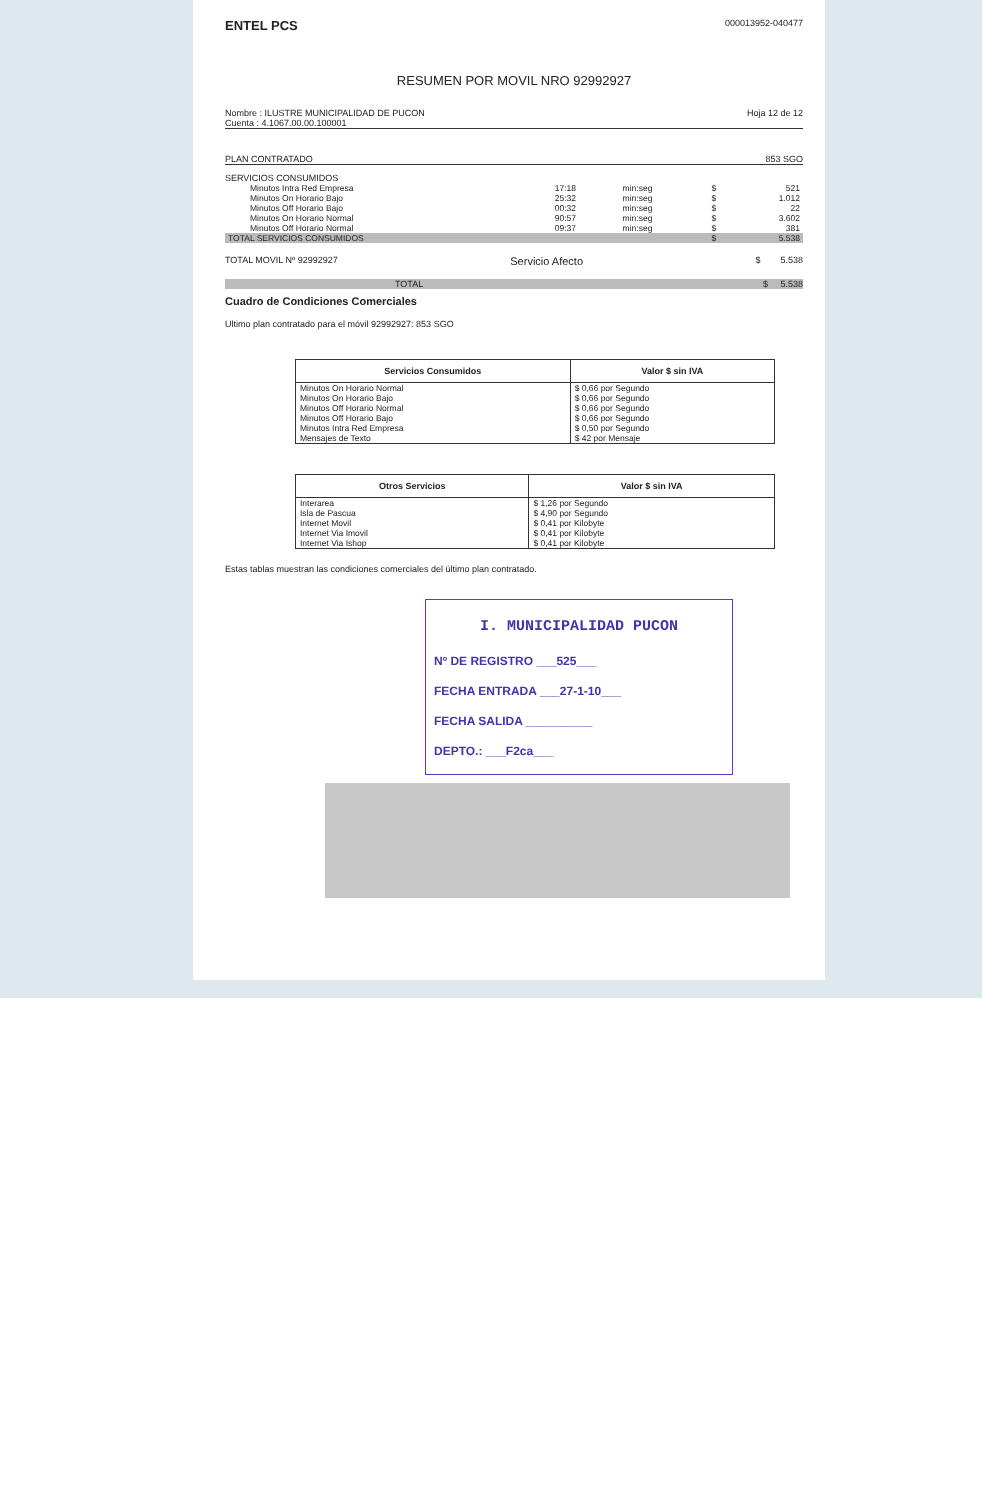ENTEL PCS 000013952-040477
RESUMEN POR MOVIL NRO 92992927
Nombre : ILUSTRE MUNICIPALIDAD DE PUCON
Cuenta : 4.1067.00.00.100001
Hoja 12 de 12
PLAN CONTRATADO 853 SGO
SERVICIOS CONSUMIDOS
| Minutos Intra Red Empresa | 17:18 | min:seg | $ | 521 |
| Minutos On Horario Bajo | 25:32 | min:seg | $ | 1.012 |
| Minutos Off Horario Bajo | 00:32 | min:seg | $ | 22 |
| Minutos On Horario Normal | 90:57 | min:seg | $ | 3.602 |
| Minutos Off Horario Normal | 09:37 | min:seg | $ | 381 |
| TOTAL SERVICIOS CONSUMIDOS | | | $ | 5.538 |
TOTAL MOVIL Nº 92992927 Servicio Afecto $ 5.538
TOTAL $ 5.538
Cuadro de Condiciones Comerciales
Ultimo plan contratado para el móvil 92992927: 853 SGO
| Servicios Consumidos | Valor $ sin IVA |
| --- | --- |
| Minutos On Horario Normal | $ 0,66 por Segundo |
| Minutos On Horario Bajo | $ 0,66 por Segundo |
| Minutos Off Horario Normal | $ 0,66 por Segundo |
| Minutos Off Horario Bajo | $ 0,66 por Segundo |
| Minutos Intra Red Empresa | $ 0,50 por Segundo |
| Mensajes de Texto | $ 42 por Mensaje |
| Otros Servicios | Valor $ sin IVA |
| --- | --- |
| Interarea | $ 1,26 por Segundo |
| Isla de Pascua | $ 4,90 por Segundo |
| Internet Movil | $ 0,41 por Kilobyte |
| Internet Via Imovil | $ 0,41 por Kilobyte |
| Internet Via Ishop | $ 0,41 por Kilobyte |
Estas tablas muestran las condiciones comerciales del último plan contratado.
I. MUNICIPALIDAD PUCON
Nº DE REGISTRO ___525___
FECHA ENTRADA ___27-1-10___
FECHA SALIDA __________
DEPTO.: ___F2ca___